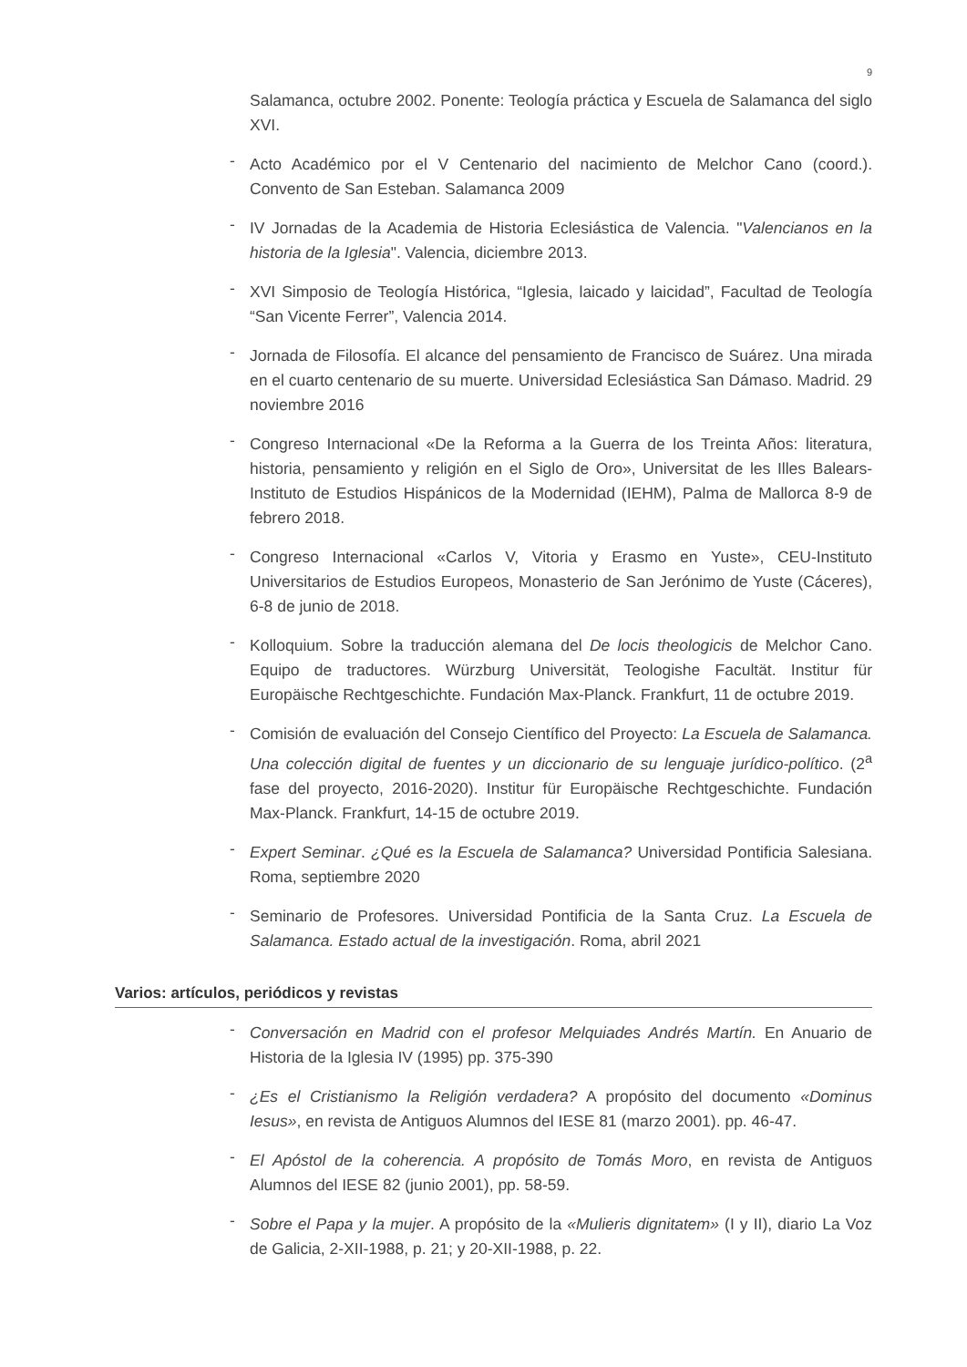9
Salamanca, octubre 2002. Ponente: Teología práctica y Escuela de Salamanca del siglo XVI.
- Acto Académico por el V Centenario del nacimiento de Melchor Cano (coord.). Convento de San Esteban. Salamanca 2009
- IV Jornadas de la Academia de Historia Eclesiástica de Valencia. "Valencianos en la historia de la Iglesia". Valencia, diciembre 2013.
- XVI Simposio de Teología Histórica, “Iglesia, laicado y laicidad”, Facultad de Teología “San Vicente Ferrer”, Valencia 2014.
- Jornada de Filosofía. El alcance del pensamiento de Francisco de Suárez. Una mirada en el cuarto centenario de su muerte. Universidad Eclesiástica San Dámaso. Madrid. 29 noviembre 2016
- Congreso Internacional «De la Reforma a la Guerra de los Treinta Años: literatura, historia, pensamiento y religión en el Siglo de Oro», Universitat de les Illes Balears-Instituto de Estudios Hispánicos de la Modernidad (IEHM), Palma de Mallorca 8-9 de febrero 2018.
- Congreso Internacional «Carlos V, Vitoria y Erasmo en Yuste», CEU-Instituto Universitarios de Estudios Europeos, Monasterio de San Jerónimo de Yuste (Cáceres), 6-8 de junio de 2018.
- Kolloquium. Sobre la traducción alemana del De locis theologicis de Melchor Cano. Equipo de traductores. Würzburg Universität, Teologishe Facultät. Institur für Europäische Rechtgeschichte. Fundación Max-Planck. Frankfurt, 11 de octubre 2019.
- Comisión de evaluación del Consejo Científico del Proyecto: La Escuela de Salamanca. Una colección digital de fuentes y un diccionario de su lenguaje jurídico-político. (2<sup>a</sup> fase del proyecto, 2016-2020). Institur für Europäische Rechtgeschichte. Fundación Max-Planck. Frankfurt, 14-15 de octubre 2019.
- Expert Seminar. ¿Qué es la Escuela de Salamanca? Universidad Pontificia Salesiana. Roma, septiembre 2020
- Seminario de Profesores. Universidad Pontificia de la Santa Cruz. La Escuela de Salamanca. Estado actual de la investigación. Roma, abril 2021
Varios: artículos, periódicos y revistas
- Conversación en Madrid con el profesor Melquiades Andrés Martín. En Anuario de Historia de la Iglesia IV (1995) pp. 375-390
- ¿Es el Cristianismo la Religión verdadera? A propósito del documento «Dominus Iesus», en revista de Antiguos Alumnos del IESE 81 (marzo 2001). pp. 46-47.
- El Apóstol de la coherencia. A propósito de Tomás Moro, en revista de Antiguos Alumnos del IESE 82 (junio 2001), pp. 58-59.
- Sobre el Papa y la mujer. A propósito de la «Mulieris dignitatem» (I y II), diario La Voz de Galicia, 2-XII-1988, p. 21; y 20-XII-1988, p. 22.